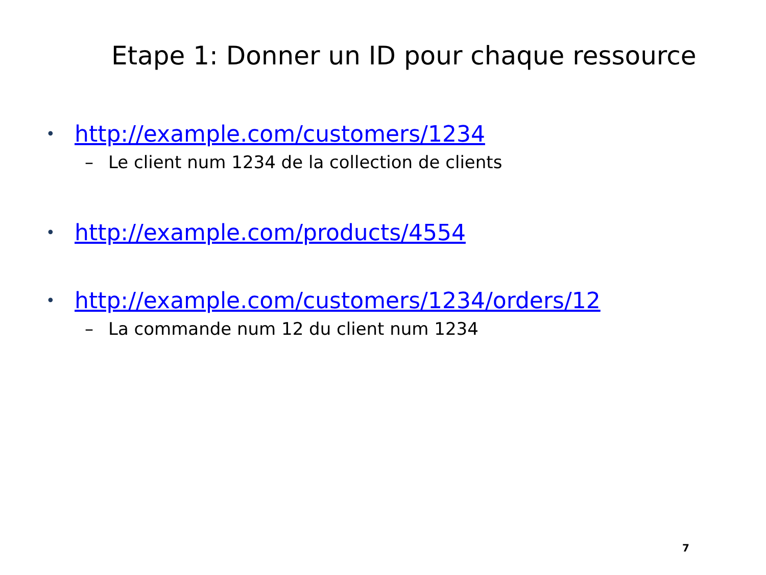Etape 1: Donner un ID pour chaque ressource
• http://example.com/customers/1234
– Le client num 1234 de la collection de clients
• http://example.com/products/4554
• http://example.com/customers/1234/orders/12
– La commande num 12 du client num 1234
7